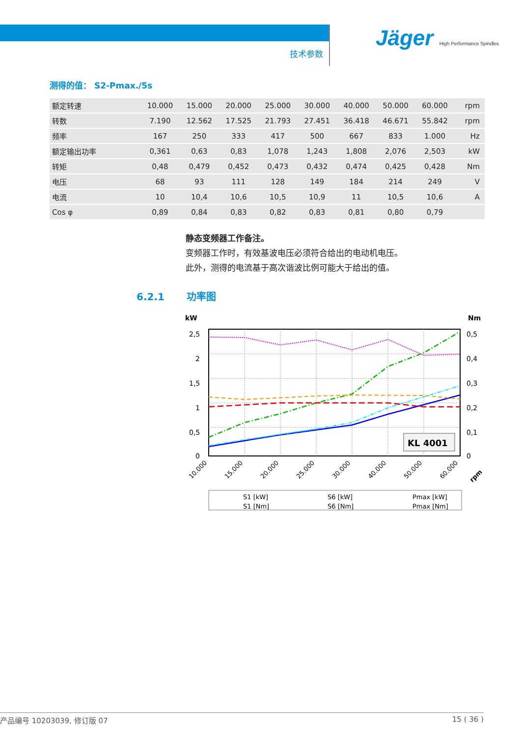技术参数
Jäger High Performance Spindles
测得的值： S2-Pmax./5s
| 额定转速 | 10.000 | 15.000 | 20.000 | 25.000 | 30.000 | 40.000 | 50.000 | 60.000 | rpm |
| 转数 | 7.190 | 12.562 | 17.525 | 21.793 | 27.451 | 36.418 | 46.671 | 55.842 | rpm |
| 频率 | 167 | 250 | 333 | 417 | 500 | 667 | 833 | 1.000 | Hz |
| 额定输出功率 | 0,361 | 0,63 | 0,83 | 1,078 | 1,243 | 1,808 | 2,076 | 2,503 | kW |
| 转矩 | 0,48 | 0,479 | 0,452 | 0,473 | 0,432 | 0,474 | 0,425 | 0,428 | Nm |
| 电压 | 68 | 93 | 111 | 128 | 149 | 184 | 214 | 249 | V |
| 电流 | 10 | 10,4 | 10,6 | 10,5 | 10,9 | 11 | 10,5 | 10,6 | A |
| Cos φ | 0,89 | 0,84 | 0,83 | 0,82 | 0,83 | 0,81 | 0,80 | 0,79 | |
静态变频器工作备注。
变频器工作时，有效基波电压必须符合给出的电动机电压。
此外，测得的电流基于高次谐波比例可能大于给出的值。
6.2.1 功率图
kW
Nm
2,5
2
1,5
1
0,5
0
0,5
0,4
0,3
0,2
0,1
0
KL 4001
10.000
15.000
20.000
25.000
30.000
40.000
50.000
60.000
rpm
S1 [kW]
S6 [kW]
Pmax [kW]
S1 [Nm]
S6 [Nm]
Pmax [Nm]
产品编号 10203039, 修订版 07 15 ( 36 )